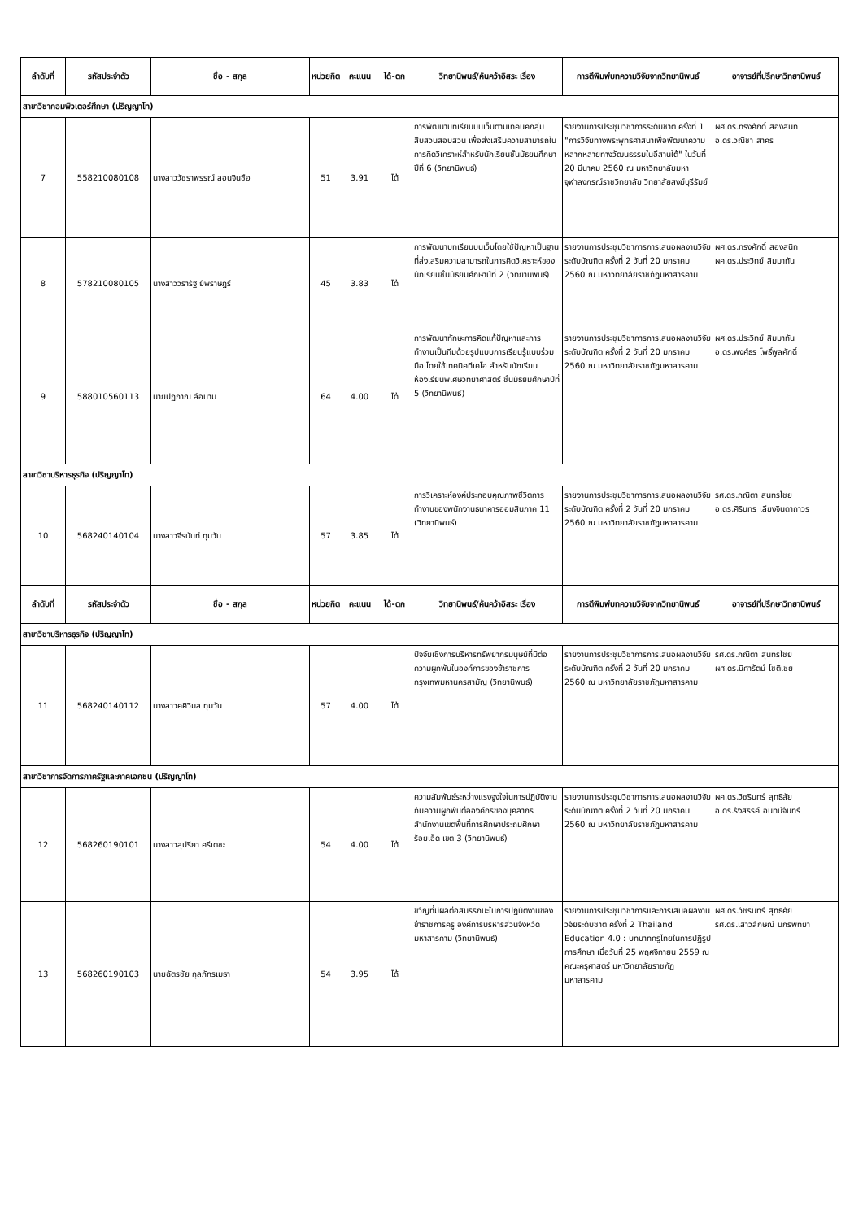| ลำดับที่ | รหัสประจำตัว | ชื่อ - สกุล | หน่วยกิต | คะแนน | ได้-ตก | วิทยานิพนธ์/ค้นคว้าอิสระ เรื่อง | การตีพิมพ์บทความวิจัยจากวิทยานิพนธ์ | อาจารย์ที่ปรึกษาวิทยานิพนธ์ |
| --- | --- | --- | --- | --- | --- | --- | --- | --- |
| สาขาวิชาคอมพิวเตอร์ศึกษา (ปริญญาโท) | | | | | | | | |
| 7 | 558210080108 | นางสาววัชราพรรณ์ สอนจินซือ | 51 | 3.91 | ได้ | การพัฒนาบทเรียนบนเว็บตามเทคนิคกลุ่มสืบสวนสอบสวน เพื่อส่งเสริมความสามารถในการคิดวิเคราะห์สำหรับนักเรียนชั้นมัธยมศึกษาปีที่ 6 (วิทยานิพนธ์) | รายงานการประชุมวิชาการระดับชาติ ครั้งที่ 1 "การวิจัยทางพระพุทธศาสนาเพื่อพัฒนาความหลากหลายทางวัฒนธรรมในอีสานใต้" ในวันที่ 20 มีนาคม 2560 ณ มหาวิทยาลัยมหาจุฬาลงกรณ์ราชวิทยาลัย วิทยาลัยสงฆ์บุรีรัมย์ | ผศ.ดร.ทรงศักดิ์ สองสนิท อ.ดร.วณิชา สาคร |
| 8 | 578210080105 | นางสาววรารัฐ ยัพราษฎร์ | 45 | 3.83 | ได้ | การพัฒนาบทเรียนบนเว็บโดยใช้ปัญหาเป็นฐานที่ส่งเสริมความสามารถในการคิดวิเคราะห์ของนักเรียนชั้นมัธยมศึกษาปีที่ 2 (วิทยานิพนธ์) | รายงานการประชุมวิชาการการเสนอผลงานวิจัยระดับบัณฑิต ครั้งที่ 2 วันที่ 20 มกราคม 2560 ณ มหาวิทยาลัยราชภัฏมหาสารคาม | ผศ.ดร.ทรงศักดิ์ สองสนิท ผศ.ดร.ประวิทย์ สิมมาทัน |
| 9 | 588010560113 | นายปฏิภาณ ลือนาม | 64 | 4.00 | ได้ | การพัฒนาทักษะการคิดแก้ปัญหาและการทำงานเป็นทีมด้วยรูปแบบการเรียนรู้แบบร่วมมือ โดยใช้เทคนิคทีเคโอ สำหรับนักเรียนห้องเรียนพิเศษวิทยาศาสตร์ ชั้นมัธยมศึกษาปีที่ 5 (วิทยานิพนธ์) | รายงานการประชุมวิชาการการเสนอผลงานวิจัยระดับบัณฑิต ครั้งที่ 2 วันที่ 20 มกราคม 2560 ณ มหาวิทยาลัยราชภัฏมหาสารคาม | ผศ.ดร.ประวิทย์ สิมมาทัน อ.ดร.พงศ์ธร โพธิ์พูลศักดิ์ |
| สาขาวิชาบริหารธุรกิจ (ปริญญาโท) | | | | | | | | |
| 10 | 568240140104 | นางสาวจีรนันท์ ทุมวัน | 57 | 3.85 | ได้ | การวิเคราะห์องค์ประกอบคุณภาพชีวิตการทำงานของพนักงานธนาคารออมสินภาค 11 (วิทยานิพนธ์) | รายงานการประชุมวิชาการการเสนอผลงานวิจัยระดับบัณฑิต ครั้งที่ 2 วันที่ 20 มกราคม 2560 ณ มหาวิทยาลัยราชภัฏมหาสารคาม | รศ.ดร.ภณิตา สุนทรไชย อ.ดร.ศิรินทร เลียงจินดาถาวร |
| ลำดับที่ | รหัสประจำตัว | ชื่อ - สกุล | หน่วยกิต | คะแนน | ได้-ตก | วิทยานิพนธ์/ค้นคว้าอิสระ เรื่อง | การตีพิมพ์บทความวิจัยจากวิทยานิพนธ์ | อาจารย์ที่ปรึกษาวิทยานิพนธ์ |
| สาขาวิชาบริหารธุรกิจ (ปริญญาโท) | | | | | | | | |
| 11 | 568240140112 | นางสาวศศิวิมล ทุมวัน | 57 | 4.00 | ได้ | ปัจจัยเชิงการบริหารทรัพยากรมนุษย์ที่มีต่อความผูกพันในองค์การของข้าราชการกรุงเทพมหานครสามัญ (วิทยานิพนธ์) | รายงานการประชุมวิชาการการเสนอผลงานวิจัยระดับบัณฑิต ครั้งที่ 2 วันที่ 20 มกราคม 2560 ณ มหาวิทยาลัยราชภัฏมหาสารคาม | รศ.ดร.ภณิตา สุนทรไชย ผศ.ดร.นิศารัตน์ โชติเชย |
| สาขาวิชาการจัดการภาครัฐและภาคเอกชน (ปริญญาโท) | | | | | | | | |
| 12 | 568260190101 | นางสาวสุปรียา ศรีเตชะ | 54 | 4.00 | ได้ | ความสัมพันธ์ระหว่างแรงจูงใจในการปฏิบัติงานกับความผูกพันต่อองค์กรของบุคลากรสำนักงานเขตพื้นที่การศึกษาประถมศึกษาร้อยเอ็ด เขต 3 (วิทยานิพนธ์) | รายงานการประชุมวิชาการการเสนอผลงานวิจัยระดับบัณฑิต ครั้งที่ 2 วันที่ 20 มกราคม 2560 ณ มหาวิทยาลัยราชภัฏมหาสารคาม | ผศ.ดร.วิชรินทร์ สุทธิสัย อ.ดร.รังสรรค์ อินทน์จันทร์ |
| 13 | 568260190103 | นายฉัตรชัย กุลภัทรเมธา | 54 | 3.95 | ได้ | ขวัญที่มีผลต่อสมรรถนะในการปฏิบัติงานของข้าราชการครู องค์การบริหารส่วนจังหวัดมหาสารคาม (วิทยานิพนธ์) | รายงานการประชุมวิชาการและการเสนอผลงานวิจัยระดับชาติ ครั้งที่ 2 Thailand Education 4.0 : บทบาทครูไทยในการปฏิรูปการศึกษา เมื่อวันที่ 25 พฤศจิกายน 2559 ณ คณะครุศาสตร์ มหาวิทยาลัยราชภัฏมหาสารคาม | ผศ.ดร.วัชรินทร์ สุทธิศัย รศ.ดร.เสาวลักษณ์ นิกรพิทยา |